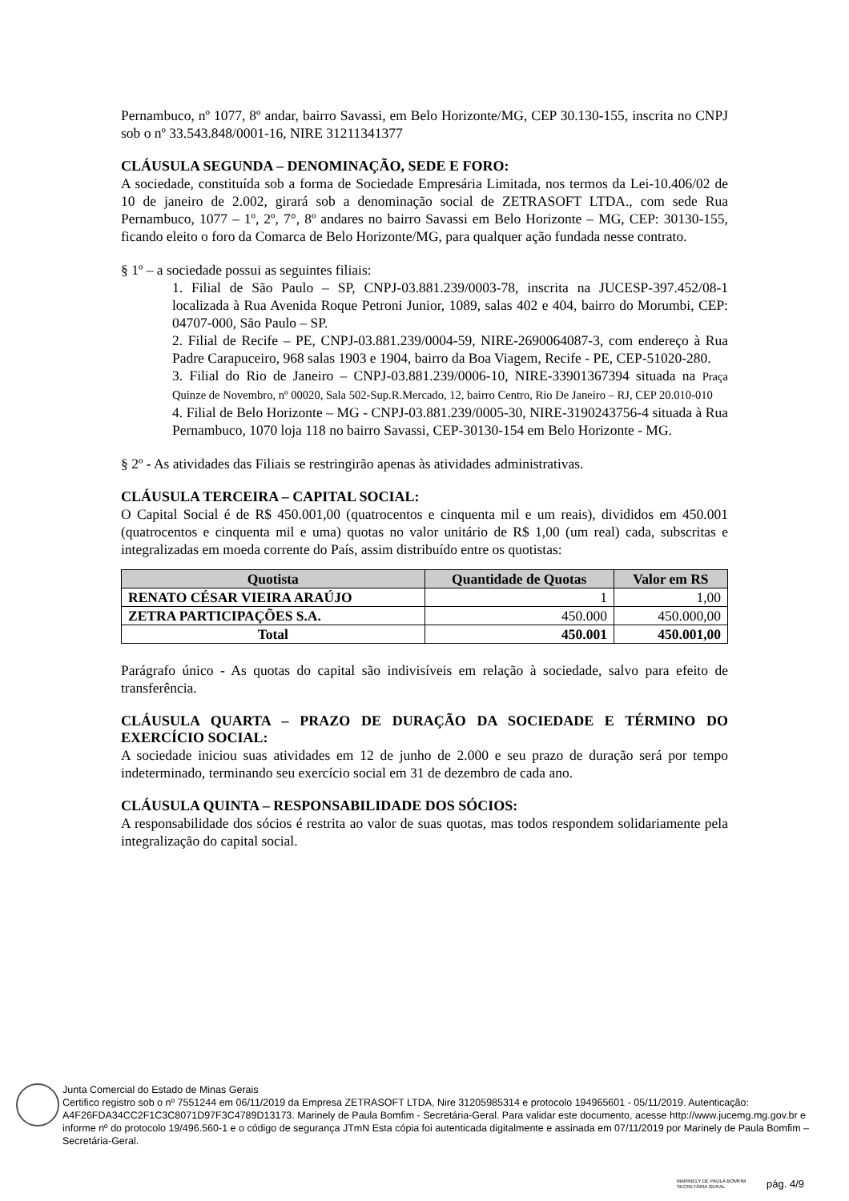Pernambuco, nº 1077, 8º andar, bairro Savassi, em Belo Horizonte/MG, CEP 30.130-155, inscrita no CNPJ sob o nº 33.543.848/0001-16, NIRE 31211341377
CLÁUSULA SEGUNDA – DENOMINAÇÃO, SEDE E FORO:
A sociedade, constituída sob a forma de Sociedade Empresária Limitada, nos termos da Lei-10.406/02 de 10 de janeiro de 2.002, girará sob a denominação social de ZETRASOFT LTDA., com sede Rua Pernambuco, 1077 – 1º, 2º, 7°, 8º andares no bairro Savassi em Belo Horizonte – MG, CEP: 30130-155, ficando eleito o foro da Comarca de Belo Horizonte/MG, para qualquer ação fundada nesse contrato.
§ 1º – a sociedade possui as seguintes filiais:
1. Filial de São Paulo – SP, CNPJ-03.881.239/0003-78, inscrita na JUCESP-397.452/08-1 localizada à Rua Avenida Roque Petroni Junior, 1089, salas 402 e 404, bairro do Morumbi, CEP: 04707-000, São Paulo – SP.
2. Filial de Recife – PE, CNPJ-03.881.239/0004-59, NIRE-2690064087-3, com endereço à Rua Padre Carapuceiro, 968 salas 1903 e 1904, bairro da Boa Viagem, Recife - PE, CEP-51020-280.
3. Filial do Rio de Janeiro – CNPJ-03.881.239/0006-10, NIRE-33901367394 situada na Praça Quinze de Novembro, nº 00020, Sala 502-Sup.R.Mercado, 12, bairro Centro, Rio De Janeiro – RJ, CEP 20.010-010
4. Filial de Belo Horizonte – MG - CNPJ-03.881.239/0005-30, NIRE-3190243756-4 situada à Rua Pernambuco, 1070 loja 118 no bairro Savassi, CEP-30130-154 em Belo Horizonte - MG.
§ 2º - As atividades das Filiais se restringirão apenas às atividades administrativas.
CLÁUSULA TERCEIRA – CAPITAL SOCIAL:
O Capital Social é de R$ 450.001,00 (quatrocentos e cinquenta mil e um reais), divididos em 450.001 (quatrocentos e cinquenta mil e uma) quotas no valor unitário de R$ 1,00 (um real) cada, subscritas e integralizadas em moeda corrente do País, assim distribuído entre os quotistas:
| Quotista | Quantidade de Quotas | Valor em RS |
| --- | --- | --- |
| RENATO CÉSAR VIEIRA ARAÚJO | 1 | 1,00 |
| ZETRA PARTICIPAÇÕES S.A. | 450.000 | 450.000,00 |
| Total | 450.001 | 450.001,00 |
Parágrafo único - As quotas do capital são indivisíveis em relação à sociedade, salvo para efeito de transferência.
CLÁUSULA QUARTA – PRAZO DE DURAÇÃO DA SOCIEDADE E TÉRMINO DO EXERCÍCIO SOCIAL:
A sociedade iniciou suas atividades em 12 de junho de 2.000 e seu prazo de duração será por tempo indeterminado, terminando seu exercício social em 31 de dezembro de cada ano.
CLÁUSULA QUINTA – RESPONSABILIDADE DOS SÓCIOS:
A responsabilidade dos sócios é restrita ao valor de suas quotas, mas todos respondem solidariamente pela integralização do capital social.
Junta Comercial do Estado de Minas Gerais
Certifico registro sob o nº 7551244 em 06/11/2019 da Empresa ZETRASOFT LTDA, Nire 31205985314 e protocolo 194965601 - 05/11/2019. Autenticação: A4F26FDA34CC2F1C3C8071D97F3C4789D13173. Marinely de Paula Bomfim - Secretária-Geral. Para validar este documento, acesse http://www.jucemg.mg.gov.br e informe nº do protocolo 19/496.560-1 e o código de segurança JTmN Esta cópia foi autenticada digitalmente e assinada em 07/11/2019 por Marinely de Paula Bomfim – Secretária-Geral.
MARINELY DE PAULA BOMFIM
SECRETÁRIA GERAL
pág. 4/9